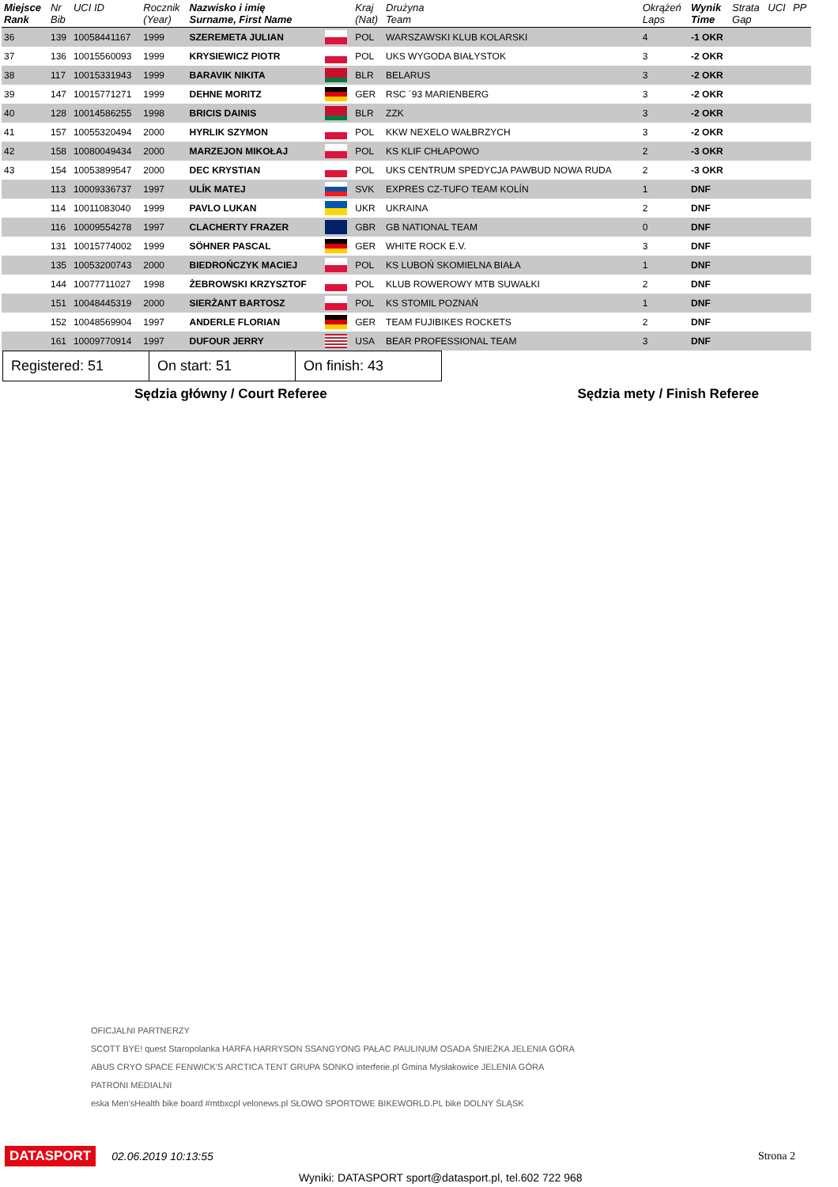| Miejsce Rank | Nr Bib | UCI ID | Rocznik (Year) | Nazwisko i imię Surname, First Name | | Kraj (Nat) | Drużyna Team | Okrążeń Laps | Wynik Time | Strata Gap | UCI | PP |
| --- | --- | --- | --- | --- | --- | --- | --- | --- | --- | --- | --- | --- |
| 36 | 139 | 10058441167 | 1999 | SZEREMETA JULIAN | | POL | WARSZAWSKI KLUB KOLARSKI | 4 | -1 OKR | | | |
| 37 | 136 | 10015560093 | 1999 | KRYSIEWICZ PIOTR | | POL | UKS WYGODA BIAŁYSTOK | 3 | -2 OKR | | | |
| 38 | 117 | 10015331943 | 1999 | BARAVIK NIKITA | | BLR | BELARUS | 3 | -2 OKR | | | |
| 39 | 147 | 10015771271 | 1999 | DEHNE MORITZ | | GER | RSC ´93 MARIENBERG | 3 | -2 OKR | | | |
| 40 | 128 | 10014586255 | 1998 | BRICIS DAINIS | | BLR | ZZK | 3 | -2 OKR | | | |
| 41 | 157 | 10055320494 | 2000 | HYRLIK SZYMON | | POL | KKW NEXELO WAŁBRZYCH | 3 | -2 OKR | | | |
| 42 | 158 | 10080049434 | 2000 | MARZEJON MIKOŁAJ | | POL | KS KLIF CHŁAPOWO | 2 | -3 OKR | | | |
| 43 | 154 | 10053899547 | 2000 | DEC KRYSTIAN | | POL | UKS CENTRUM SPEDYCJA PAWBUD NOWA RUDA | 2 | -3 OKR | | | |
| | 113 | 10009336737 | 1997 | ULÍK MATEJ | | SVK | EXPRES CZ-TUFO TEAM KOLÍN | 1 | DNF | | | |
| | 114 | 10011083040 | 1999 | PAVLO LUKAN | | UKR | UKRAINA | 2 | DNF | | | |
| | 116 | 10009554278 | 1997 | CLACHERTY FRAZER | | GBR | GB NATIONAL TEAM | 0 | DNF | | | |
| | 131 | 10015774002 | 1999 | SÖHNER PASCAL | | GER | WHITE ROCK E.V. | 3 | DNF | | | |
| | 135 | 10053200743 | 2000 | BIEDROŃCZYK MACIEJ | | POL | KS LUBOŃ SKOMIELNA BIAŁA | 1 | DNF | | | |
| | 144 | 10077711027 | 1998 | ŻEBROWSKI KRZYSZTOF | | POL | KLUB ROWEROWY MTB SUWAŁKI | 2 | DNF | | | |
| | 151 | 10048445319 | 2000 | SIERŻANT BARTOSZ | | POL | KS STOMIL POZNAŃ | 1 | DNF | | | |
| | 152 | 10048569904 | 1997 | ANDERLE FLORIAN | | GER | TEAM FUJIBIKES ROCKETS | 2 | DNF | | | |
| | 161 | 10009770914 | 1997 | DUFOUR JERRY | | USA | BEAR PROFESSIONAL TEAM | 3 | DNF | | | |
Registered: 51 On start: 51 On finish: 43
Sędzia główny / Court Referee Sędzia mety / Finish Referee
OFICJALNI PARTNERZY
SCOTT BYE! quest Staropolanka HARFA HARRYSON SSANGYONG PAŁAC PAULINUM OSADA ŚNIEŻKA JELENIA GÓRA
ABUS CRYO SPACE FENWICK'S ARCTICA TENT GRUPA SONKO interferie.pl Gmina Mysłakowice JELENIA GÓRA
PATRONI MEDIALNI
eska Men'sHealth bike board #mtbxcpl velonews.pl SŁOWO SPORTOWE BIKEWORLD.PL bike DOLNY ŚLĄSK
DATASPORT 02.06.2019 10:13:55 Strona 2
Wyniki: DATASPORT sport@datasport.pl, tel.602 722 968